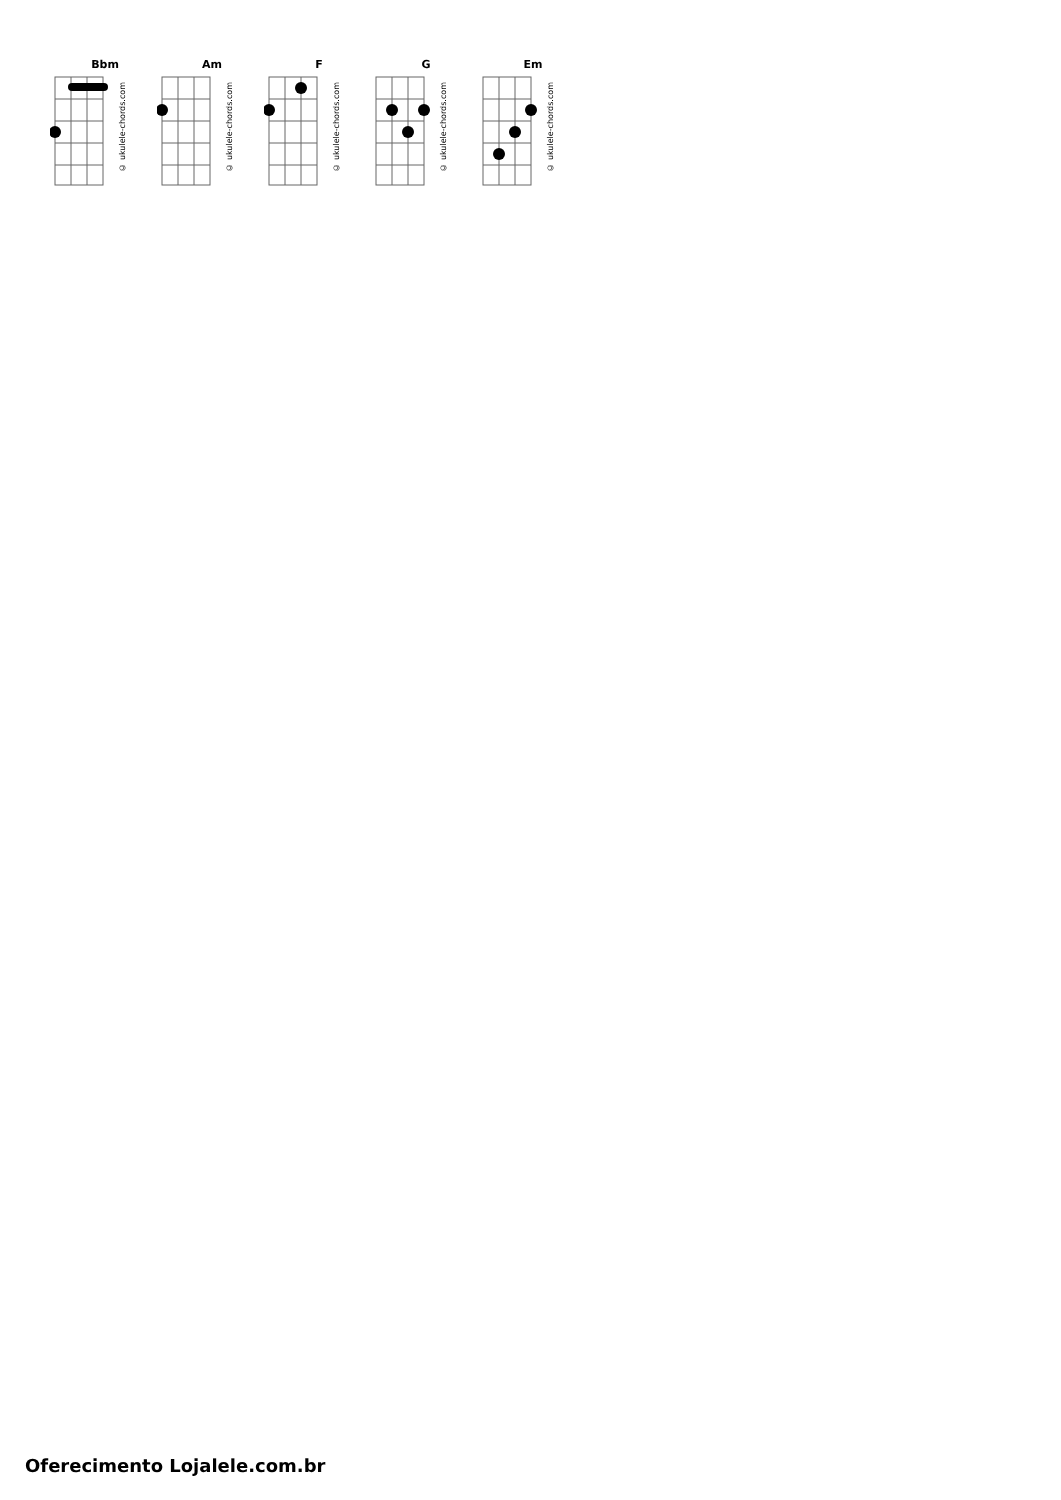Bbm
© ukulele-chords.com
Am
© ukulele-chords.com
F
© ukulele-chords.com
G
© ukulele-chords.com
Em
© ukulele-chords.com
Oferecimento Lojalele.com.br